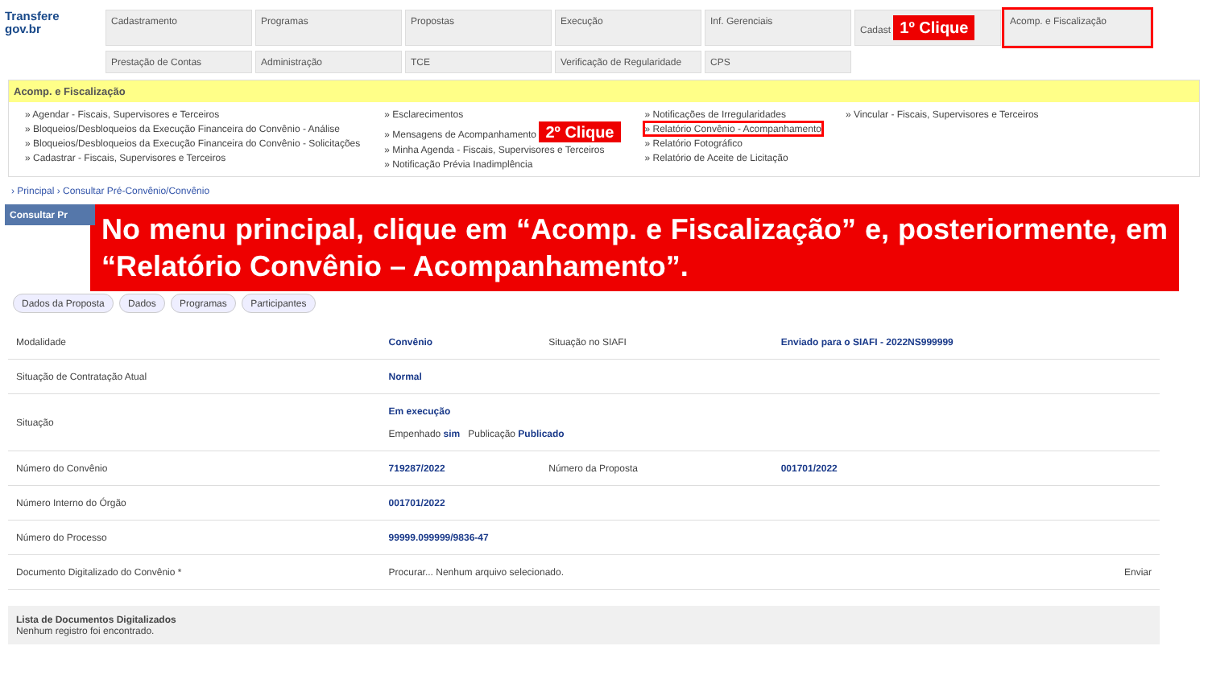Transfere
gov.br
Cadastramento
Programas
Propostas
Execução
Inf. Gerenciais
Cadast 1º Clique
Acomp. e Fiscalização
Prestação de Contas
Administração
TCE
Verificação de Regularidade
CPS
Acomp. e Fiscalização
» Agendar - Fiscais, Supervisores e Terceiros
» Bloqueios/Desbloqueios da Execução Financeira do Convênio - Análise
» Bloqueios/Desbloqueios da Execução Financeira do Convênio - Solicitações
» Cadastrar - Fiscais, Supervisores e Terceiros
» Esclarecimentos
» Mensagens de Acompanhamento 2º Clique
» Minha Agenda - Fiscais, Supervisores e Terceiros
» Notificação Prévia Inadimplência
» Notificações de Irregularidades
» Relatório Convênio - Acompanhamento
» Relatório Fotográfico
» Relatório de Aceite de Licitação
» Vincular - Fiscais, Supervisores e Terceiros
› Principal › Consultar Pré-Convênio/Convênio
Consultar Pr
No menu principal, clique em “Acomp. e Fiscalização” e, posteriormente, em “Relatório Convênio – Acompanhamento”.
Dados da Proposta Dados Programas Participantes
| Modalidade | Convênio | Situação no SIAFI | Enviado para o SIAFI - 2022NS999999 |
| Situação de Contratação Atual | Normal | | |
| Situação | Em execução Empenhado sim Publicação Publicado | | |
| Número do Convênio | 719287/2022 | Número da Proposta | 001701/2022 |
| Número Interno do Órgão | 001701/2022 | | |
| Número do Processo | 99999.099999/9836-47 | | |
| Documento Digitalizado do Convênio * | Procurar... Nenhum arquivo selecionado. | | Enviar |
Lista de Documentos Digitalizados
Nenhum registro foi encontrado.